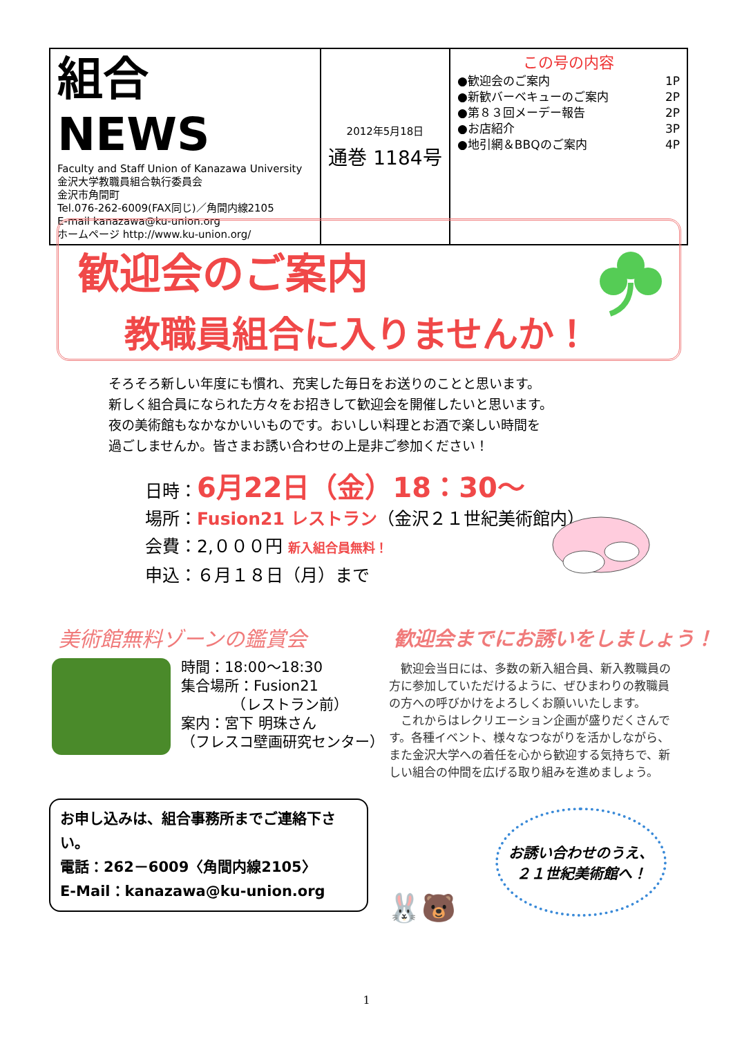| 組合 NEWS Faculty and Staff Union of Kanazawa University 金沢大学教職員組合執行委員会 金沢市角間町 Tel.076-262-6009(FAX同じ)／角間内線2105 E-mail kanazawa@ku-union.org ホームページ http://www.ku-union.org/ | 2012年5月18日 通巻 1184号 | この号の内容 ●歓迎会のご案内 1P ●新歓バーベキューのご案内 2P ●第８３回メーデー報告 2P ●お店紹介 3P ●地引網＆BBQのご案内 4P |
歓迎会のご案内
教職員組合に入りませんか！
そろそろ新しい年度にも慣れ、充実した毎日をお送りのことと思います。
新しく組合員になられた方々をお招きして歓迎会を開催したいと思います。
夜の美術館もなかなかいいものです。おいしい料理とお酒で楽しい時間を
過ごしませんか。皆さまお誘い合わせの上是非ご参加ください！
日時：6月22日（金）18：30～
場所：Fusion21 レストラン（金沢２１世紀美術館内）
会費：2,０００円 新入組合員無料！
申込：６月１８日（月）まで
美術館無料ゾーンの鑑賞会
時間：18:00～18:30
集合場所：Fusion21
　　　　（レストラン前）
案内：宮下 明珠さん
（フレスコ壁画研究センター）
歓迎会までにお誘いをしましょう！
　歓迎会当日には、多数の新入組合員、新入教職員の方に参加していただけるように、ぜひまわりの教職員の方への呼びかけをよろしくお願いいたします。
　これからはレクリエーション企画が盛りだくさんです。各種イベント、様々なつながりを活かしながら、また金沢大学への着任を心から歓迎する気持ちで、新しい組合の仲間を広げる取り組みを進めましょう。
お申し込みは、組合事務所までご連絡下さい。
電話：262－6009〈角間内線2105〉
E-Mail：kanazawa@ku-union.org
お誘い合わせのうえ、
２１世紀美術館へ！
🐰🐻
1